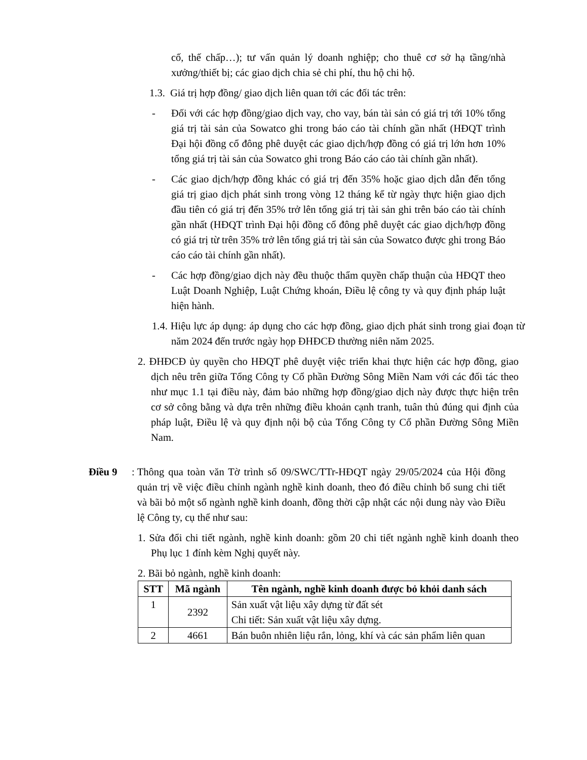cố, thế chấp…); tư vấn quản lý doanh nghiệp; cho thuê cơ sở hạ tầng/nhà xưởng/thiết bị; các giao dịch chia sẻ chi phí, thu hộ chi hộ.
1.3. Giá trị hợp đồng/ giao dịch liên quan tới các đối tác trên:
- Đối với các hợp đồng/giao dịch vay, cho vay, bán tài sản có giá trị tới 10% tổng giá trị tài sản của Sowatco ghi trong báo cáo tài chính gần nhất (HĐQT trình Đại hội đồng cổ đông phê duyệt các giao dịch/hợp đồng có giá trị lớn hơn 10% tổng giá trị tài sản của Sowatco ghi trong Báo cáo cáo tài chính gần nhất).
- Các giao dịch/hợp đồng khác có giá trị đến 35% hoặc giao dịch dẫn đến tổng giá trị giao dịch phát sinh trong vòng 12 tháng kể từ ngày thực hiện giao dịch đầu tiên có giá trị đến 35% trở lên tổng giá trị tài sản ghi trên báo cáo tài chính gần nhất (HĐQT trình Đại hội đồng cổ đông phê duyệt các giao dịch/hợp đồng có giá trị từ trên 35% trở lên tổng giá trị tài sản của Sowatco được ghi trong Báo cáo cáo tài chính gần nhất).
- Các hợp đồng/giao dịch này đều thuộc thẩm quyền chấp thuận của HĐQT theo Luật Doanh Nghiệp, Luật Chứng khoán, Điều lệ công ty và quy định pháp luật hiện hành.
1.4. Hiệu lực áp dụng: áp dụng cho các hợp đồng, giao dịch phát sinh trong giai đoạn từ năm 2024 đến trước ngày họp ĐHĐCĐ thường niên năm 2025.
2. ĐHĐCĐ ủy quyền cho HĐQT phê duyệt việc triển khai thực hiện các hợp đồng, giao dịch nêu trên giữa Tổng Công ty Cổ phần Đường Sông Miền Nam với các đối tác theo như mục 1.1 tại điều này, đảm bảo những hợp đồng/giao dịch này được thực hiện trên cơ sở công bằng và dựa trên những điều khoản cạnh tranh, tuân thủ đúng qui định của pháp luật, Điều lệ và quy định nội bộ của Tổng Công ty Cổ phần Đường Sông Miền Nam.
Điều 9:
Thông qua toàn văn Tờ trình số 09/SWC/TTr-HĐQT ngày 29/05/2024 của Hội đồng quản trị về việc điều chỉnh ngành nghề kinh doanh, theo đó điều chỉnh bổ sung chi tiết và bãi bỏ một số ngành nghề kinh doanh, đồng thời cập nhật các nội dung này vào Điều lệ Công ty, cụ thể như sau:
1. Sửa đổi chi tiết ngành, nghề kinh doanh: gồm 20 chi tiết ngành nghề kinh doanh theo Phụ lục 1 đính kèm Nghị quyết này.
2. Bãi bỏ ngành, nghề kinh doanh:
| STT | Mã ngành | Tên ngành, nghề kinh doanh được bỏ khỏi danh sách |
| --- | --- | --- |
| 1 | 2392 | Sản xuất vật liệu xây dựng từ đất sét Chi tiết: Sản xuất vật liệu xây dựng. |
| 2 | 4661 | Bán buôn nhiên liệu rắn, lỏng, khí và các sản phẩm liên quan |